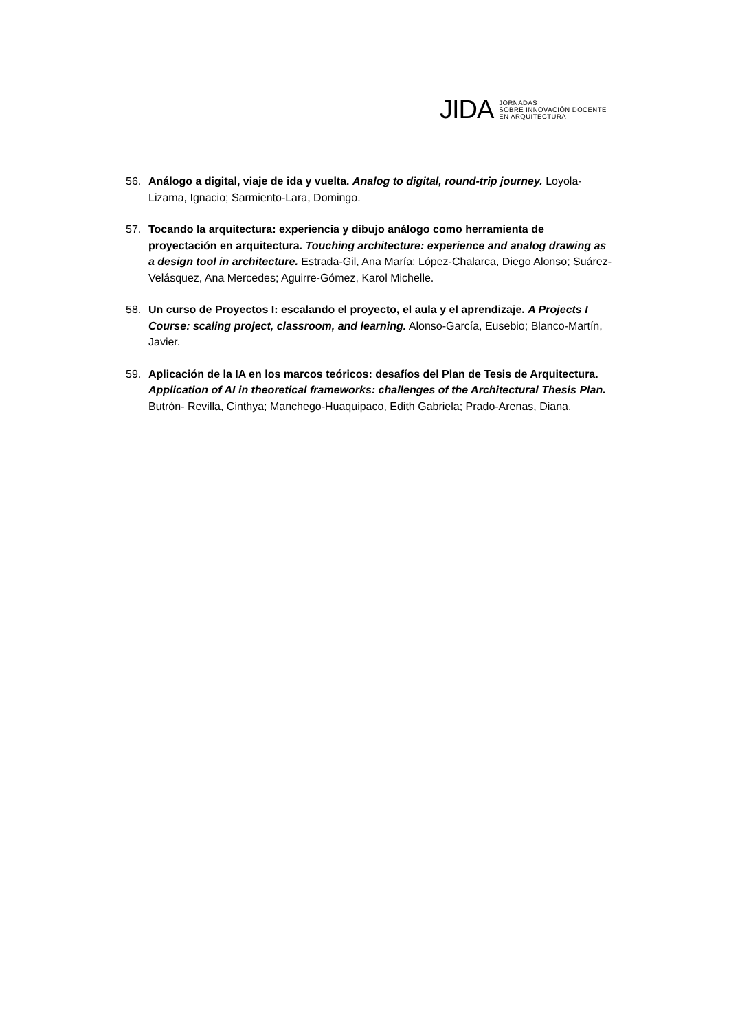JIDA
JORNADAS
SOBRE INNOVACIÓN DOCENTE
EN ARQUITECTURA
56. Análogo a digital, viaje de ida y vuelta. Analog to digital, round-trip journey. Loyola-Lizama, Ignacio; Sarmiento-Lara, Domingo.
57. Tocando la arquitectura: experiencia y dibujo análogo como herramienta de proyectación en arquitectura. Touching architecture: experience and analog drawing as a design tool in architecture. Estrada-Gil, Ana María; López-Chalarca, Diego Alonso; Suárez-Velásquez, Ana Mercedes; Aguirre-Gómez, Karol Michelle.
58. Un curso de Proyectos I: escalando el proyecto, el aula y el aprendizaje. A Projects I Course: scaling project, classroom, and learning. Alonso-García, Eusebio; Blanco-Martín, Javier.
59. Aplicación de la IA en los marcos teóricos: desafíos del Plan de Tesis de Arquitectura. Application of AI in theoretical frameworks: challenges of the Architectural Thesis Plan. Butrón- Revilla, Cinthya; Manchego-Huaquipaco, Edith Gabriela; Prado-Arenas, Diana.